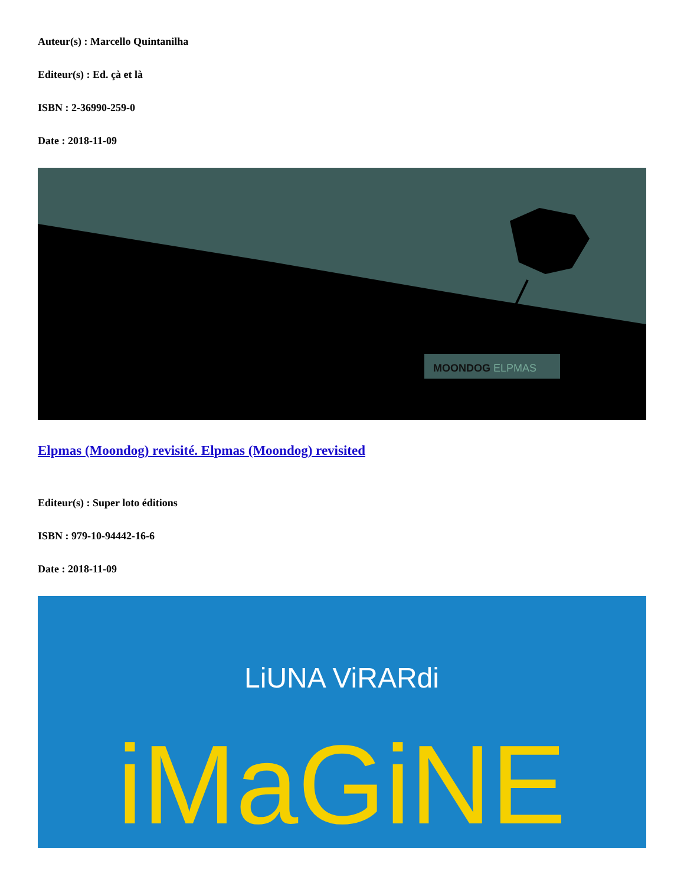Auteur(s) : Marcello Quintanilha
Editeur(s) : Ed. çà et là
ISBN : 2-36990-259-0
Date : 2018-11-09
MOONDOG ELPMAS
Elpmas (Moondog) revisité. Elpmas (Moondog) revisited
Editeur(s) : Super loto éditions
ISBN : 979-10-94442-16-6
Date : 2018-11-09
LiUNA ViRARdi
iMaGiNE